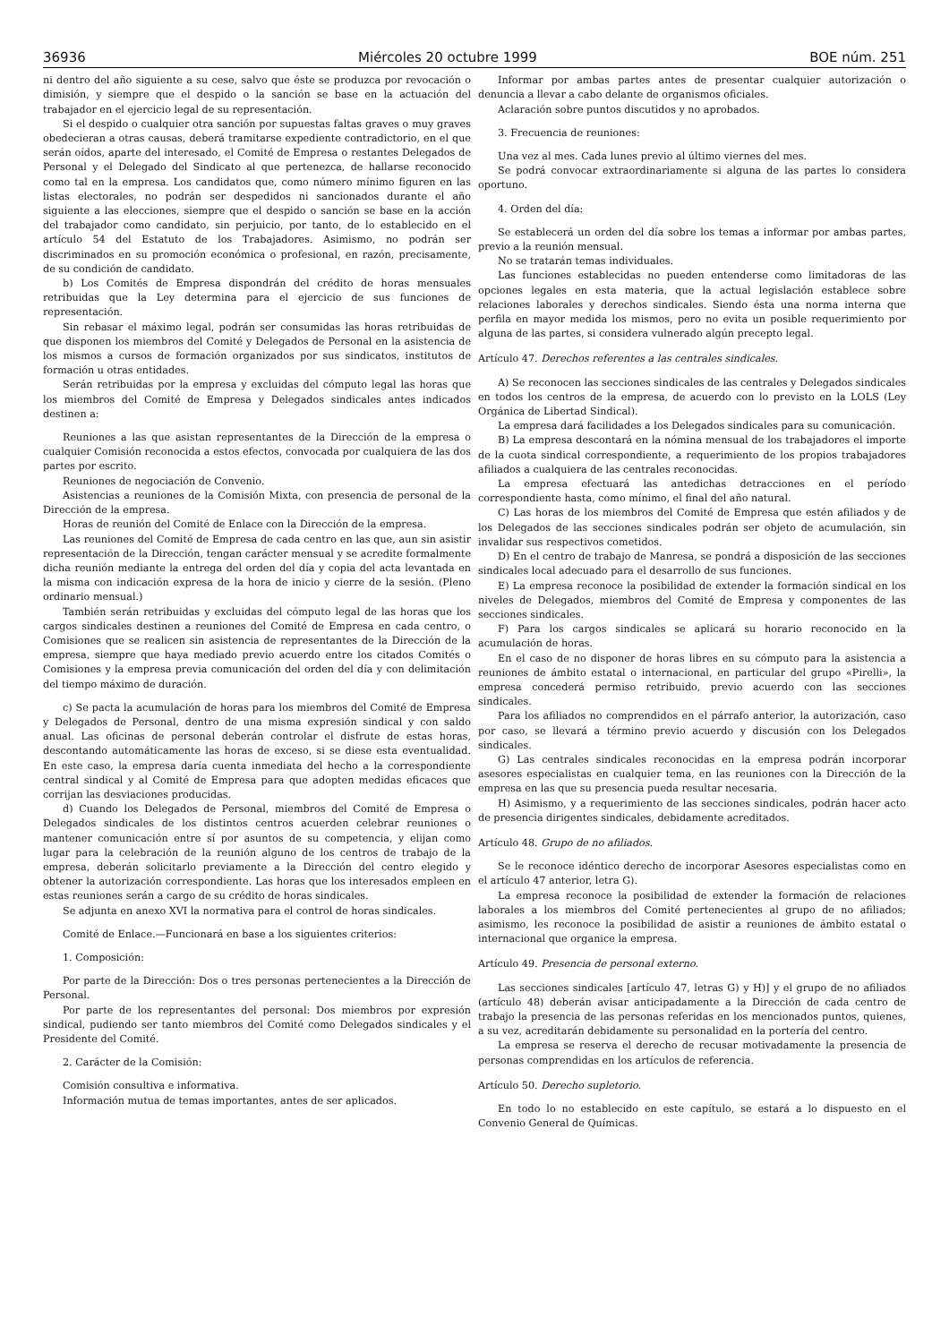36936 Miércoles 20 octubre 1999 BOE núm. 251
ni dentro del año siguiente a su cese, salvo que éste se produzca por revocación o dimisión, y siempre que el despido o la sanción se base en la actuación del trabajador en el ejercicio legal de su representación.
Si el despido o cualquier otra sanción por supuestas faltas graves o muy graves obedecieran a otras causas, deberá tramitarse expediente contradictorio, en el que serán oídos, aparte del interesado, el Comité de Empresa o restantes Delegados de Personal y el Delegado del Sindicato al que pertenezca, de hallarse reconocido como tal en la empresa. Los candidatos que, como número mínimo figuren en las listas electorales, no podrán ser despedidos ni sancionados durante el año siguiente a las elecciones, siempre que el despido o sanción se base en la acción del trabajador como candidato, sin perjuicio, por tanto, de lo establecido en el artículo 54 del Estatuto de los Trabajadores. Asimismo, no podrán ser discriminados en su promoción económica o profesional, en razón, precisamente, de su condición de candidato.
b) Los Comités de Empresa dispondrán del crédito de horas mensuales retribuidas que la Ley determina para el ejercicio de sus funciones de representación.
Sin rebasar el máximo legal, podrán ser consumidas las horas retribuidas de que disponen los miembros del Comité y Delegados de Personal en la asistencia de los mismos a cursos de formación organizados por sus sindicatos, institutos de formación u otras entidades.
Serán retribuidas por la empresa y excluidas del cómputo legal las horas que los miembros del Comité de Empresa y Delegados sindicales antes indicados destinen a:
Reuniones a las que asistan representantes de la Dirección de la empresa o cualquier Comisión reconocida a estos efectos, convocada por cualquiera de las dos partes por escrito.
Reuniones de negociación de Convenio.
Asistencias a reuniones de la Comisión Mixta, con presencia de personal de la Dirección de la empresa.
Horas de reunión del Comité de Enlace con la Dirección de la empresa.
Las reuniones del Comité de Empresa de cada centro en las que, aun sin asistir representación de la Dirección, tengan carácter mensual y se acredite formalmente dicha reunión mediante la entrega del orden del día y copia del acta levantada en la misma con indicación expresa de la hora de inicio y cierre de la sesión. (Pleno ordinario mensual.)
También serán retribuidas y excluidas del cómputo legal de las horas que los cargos sindicales destinen a reuniones del Comité de Empresa en cada centro, o Comisiones que se realicen sin asistencia de representantes de la Dirección de la empresa, siempre que haya mediado previo acuerdo entre los citados Comités o Comisiones y la empresa previa comunicación del orden del día y con delimitación del tiempo máximo de duración.
c) Se pacta la acumulación de horas para los miembros del Comité de Empresa y Delegados de Personal, dentro de una misma expresión sindical y con saldo anual. Las oficinas de personal deberán controlar el disfrute de estas horas, descontando automáticamente las horas de exceso, si se diese esta eventualidad. En este caso, la empresa daría cuenta inmediata del hecho a la correspondiente central sindical y al Comité de Empresa para que adopten medidas eficaces que corrijan las desviaciones producidas.
d) Cuando los Delegados de Personal, miembros del Comité de Empresa o Delegados sindicales de los distintos centros acuerden celebrar reuniones o mantener comunicación entre sí por asuntos de su competencia, y elijan como lugar para la celebración de la reunión alguno de los centros de trabajo de la empresa, deberán solicitarlo previamente a la Dirección del centro elegido y obtener la autorización correspondiente. Las horas que los interesados empleen en estas reuniones serán a cargo de su crédito de horas sindicales.
Se adjunta en anexo XVI la normativa para el control de horas sindicales.
Comité de Enlace.—Funcionará en base a los siguientes criterios:
1. Composición:
Por parte de la Dirección: Dos o tres personas pertenecientes a la Dirección de Personal.
Por parte de los representantes del personal: Dos miembros por expresión sindical, pudiendo ser tanto miembros del Comité como Delegados sindicales y el Presidente del Comité.
2. Carácter de la Comisión:
Comisión consultiva e informativa.
Información mutua de temas importantes, antes de ser aplicados.
Informar por ambas partes antes de presentar cualquier autorización o denuncia a llevar a cabo delante de organismos oficiales.
Aclaración sobre puntos discutidos y no aprobados.
3. Frecuencia de reuniones:
Una vez al mes. Cada lunes previo al último viernes del mes.
Se podrá convocar extraordinariamente si alguna de las partes lo considera oportuno.
4. Orden del día:
Se establecerá un orden del día sobre los temas a informar por ambas partes, previo a la reunión mensual.
No se tratarán temas individuales.
Las funciones establecidas no pueden entenderse como limitadoras de las opciones legales en esta materia, que la actual legislación establece sobre relaciones laborales y derechos sindicales. Siendo ésta una norma interna que perfila en mayor medida los mismos, pero no evita un posible requerimiento por alguna de las partes, si considera vulnerado algún precepto legal.
Artículo 47. Derechos referentes a las centrales sindicales.
A) Se reconocen las secciones sindicales de las centrales y Delegados sindicales en todos los centros de la empresa, de acuerdo con lo previsto en la LOLS (Ley Orgánica de Libertad Sindical).
La empresa dará facilidades a los Delegados sindicales para su comunicación.
B) La empresa descontará en la nómina mensual de los trabajadores el importe de la cuota sindical correspondiente, a requerimiento de los propios trabajadores afiliados a cualquiera de las centrales reconocidas.
La empresa efectuará las antedichas detracciones en el período correspondiente hasta, como mínimo, el final del año natural.
C) Las horas de los miembros del Comité de Empresa que estén afiliados y de los Delegados de las secciones sindicales podrán ser objeto de acumulación, sin invalidar sus respectivos cometidos.
D) En el centro de trabajo de Manresa, se pondrá a disposición de las secciones sindicales local adecuado para el desarrollo de sus funciones.
E) La empresa reconoce la posibilidad de extender la formación sindical en los niveles de Delegados, miembros del Comité de Empresa y componentes de las secciones sindicales.
F) Para los cargos sindicales se aplicará su horario reconocido en la acumulación de horas.
En el caso de no disponer de horas libres en su cómputo para la asistencia a reuniones de ámbito estatal o internacional, en particular del grupo «Pirelli», la empresa concederá permiso retribuido, previo acuerdo con las secciones sindicales.
Para los afiliados no comprendidos en el párrafo anterior, la autorización, caso por caso, se llevará a término previo acuerdo y discusión con los Delegados sindicales.
G) Las centrales sindicales reconocidas en la empresa podrán incorporar asesores especialistas en cualquier tema, en las reuniones con la Dirección de la empresa en las que su presencia pueda resultar necesaria.
H) Asimismo, y a requerimiento de las secciones sindicales, podrán hacer acto de presencia dirigentes sindicales, debidamente acreditados.
Artículo 48. Grupo de no afiliados.
Se le reconoce idéntico derecho de incorporar Asesores especialistas como en el artículo 47 anterior, letra G).
La empresa reconoce la posibilidad de extender la formación de relaciones laborales a los miembros del Comité pertenecientes al grupo de no afiliados; asimismo, les reconoce la posibilidad de asistir a reuniones de ámbito estatal o internacional que organice la empresa.
Artículo 49. Presencia de personal externo.
Las secciones sindicales [artículo 47, letras G) y H)] y el grupo de no afiliados (artículo 48) deberán avisar anticipadamente a la Dirección de cada centro de trabajo la presencia de las personas referidas en los mencionados puntos, quienes, a su vez, acreditarán debidamente su personalidad en la portería del centro.
La empresa se reserva el derecho de recusar motivadamente la presencia de personas comprendidas en los artículos de referencia.
Artículo 50. Derecho supletorio.
En todo lo no establecido en este capítulo, se estará a lo dispuesto en el Convenio General de Químicas.